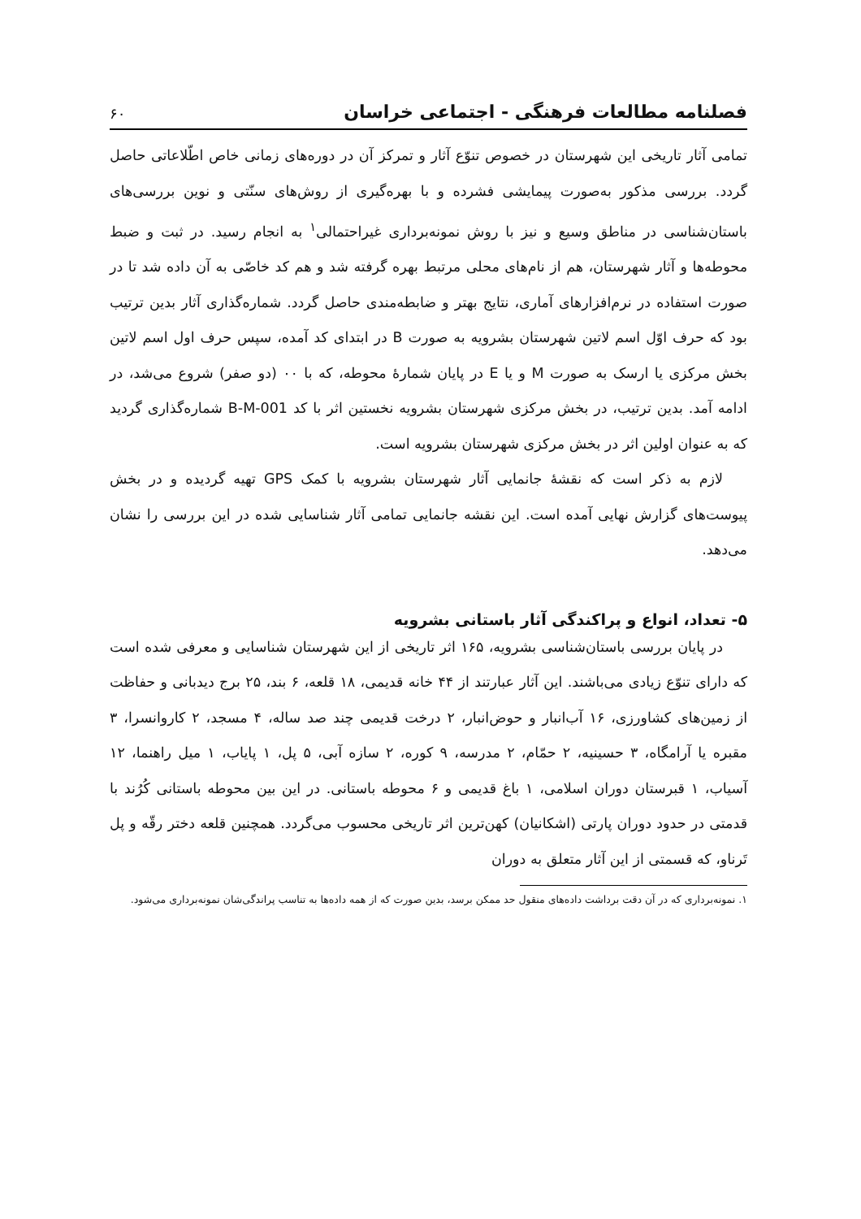فصلنامه مطالعات فرهنگی - اجتماعی خراسان ۶۰
تمامی آثار تاریخی این شهرستان در خصوص تنوّع آثار و تمرکز آن در دوره‌های زمانی خاص اطّلاعاتی حاصل گردد. بررسی مذکور به‌صورت پیمایشی فشرده و با بهره‌گیری از روش‌های سنّتی و نوین بررسی‌های باستان‌شناسی در مناطق وسیع و نیز با روش نمونه‌برداری غیراحتمالی<sup>۱</sup> به انجام رسید. در ثبت و ضبط محوطه‌ها و آثار شهرستان، هم از نام‌های محلی مرتبط بهره گرفته شد و هم کد خاصّی به آن داده شد تا در صورت استفاده در نرم‌افزارهای آماری، نتایج بهتر و ضابطه‌مندی حاصل گردد. شماره‌گذاری آثار بدین ترتیب بود که حرف اوّل اسم لاتین شهرستان بشرویه به صورت B در ابتدای کد آمده، سپس حرف اول اسم لاتین بخش مرکزی یا ارسک به صورت M و یا E در پایان شمارهٔ محوطه، که با ۰۰ (دو صفر) شروع می‌شد، در ادامه آمد. بدین ترتیب، در بخش مرکزی شهرستان بشرویه نخستین اثر با کد B-M-001 شماره‌گذاری گردید که به عنوان اولین اثر در بخش مرکزی شهرستان بشرویه است.
لازم به ذکر است که نقشهٔ جانمایی آثار شهرستان بشرویه با کمک GPS تهیه گردیده و در بخش پیوست‌های گزارش نهایی آمده است. این نقشه جانمایی تمامی آثار شناسایی شده در این بررسی را نشان می‌دهد.
۵- تعداد، انواع و پراکندگی آثار باستانی بشرویه
در پایان بررسی باستان‌شناسی بشرویه، ۱۶۵ اثر تاریخی از این شهرستان شناسایی و معرفی شده است که دارای تنوّع زیادی می‌باشند. این آثار عبارتند از ۴۴ خانه قدیمی، ۱۸ قلعه، ۶ بند، ۲۵ برج دیدبانی و حفاظت از زمین‌های کشاورزی، ۱۶ آب‌انبار و حوض‌انبار، ۲ درخت قدیمی چند صد ساله، ۴ مسجد، ۲ کاروانسرا، ۳ مقبره یا آرامگاه، ۳ حسینیه، ۲ حمّام، ۲ مدرسه، ۹ کوره، ۲ سازه آبی، ۵ پل، ۱ پایاب، ۱ میل راهنما، ۱۲ آسیاب، ۱ قبرستان دوران اسلامی، ۱ باغ قدیمی و ۶ محوطه باستانی. در این بین محوطه باستانی کُرُند با قدمتی در حدود دوران پارتی (اشکانیان) کهن‌ترین اثر تاریخی محسوب می‌گردد. همچنین قلعه دختر رقّه و پل تَرناو، که قسمتی از این آثار متعلق به دوران
۱. نمونه‌برداری که در آن دقت برداشت داده‌های منقول حد ممکن برسد، بدین صورت که از همه داده‌ها به تناسب پراندگی‌شان نمونه‌برداری می‌شود.